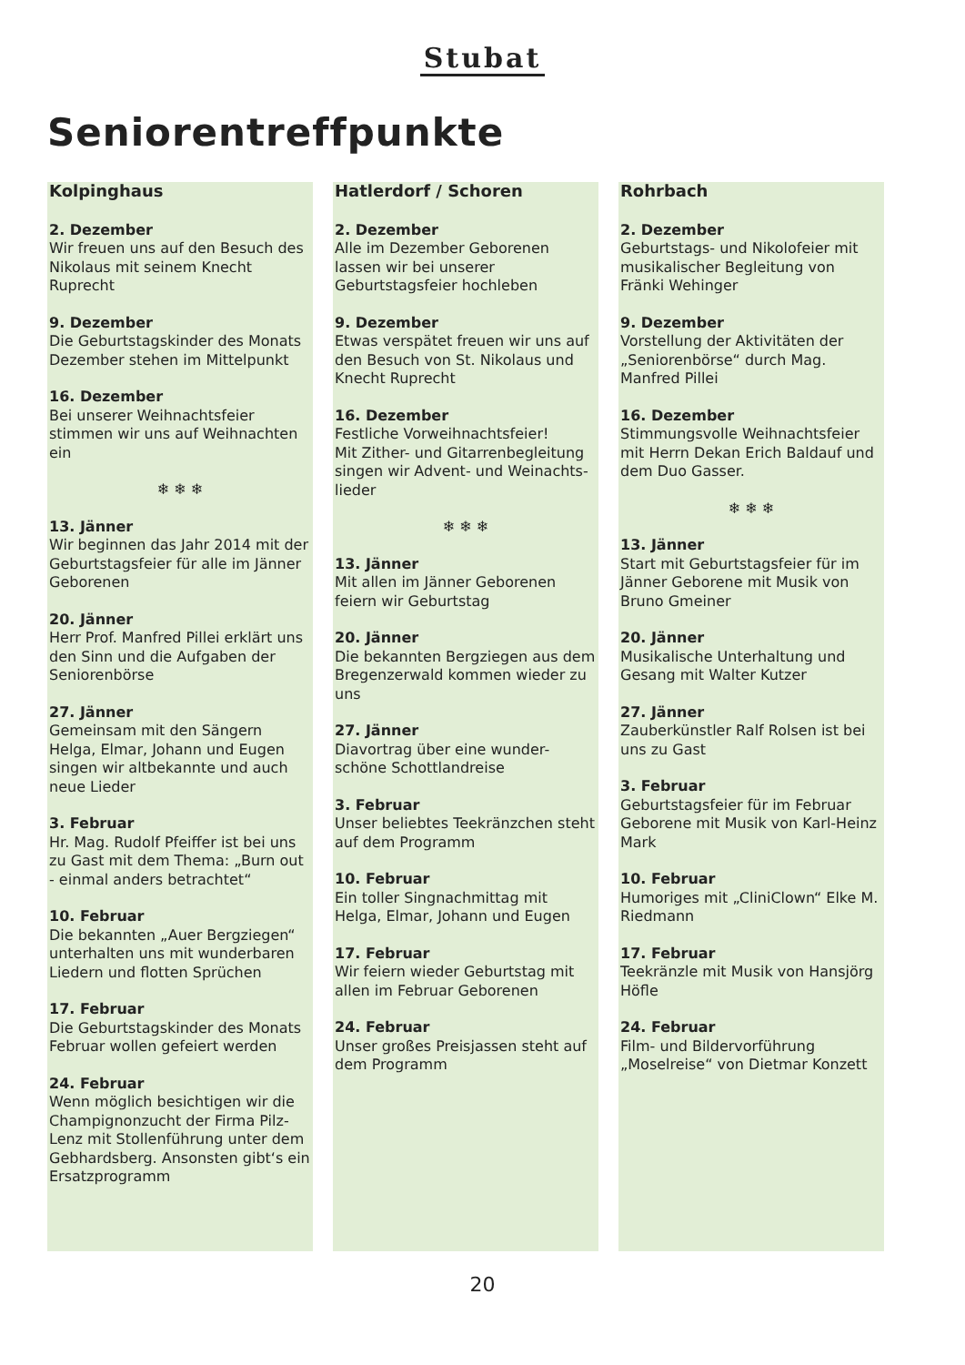Stubat
Seniorentreffpunkte
Kolpinghaus
2. Dezember
Wir freuen uns auf den Besuch des Nikolaus mit seinem Knecht Ruprecht
9. Dezember
Die Geburtstagskinder des Monats Dezember stehen im Mittelpunkt
16. Dezember
Bei unserer Weihnachtsfeier stimmen wir uns auf Weihnachten ein
❄ ❄ ❄
13. Jänner
Wir beginnen das Jahr 2014 mit der Geburtstagsfeier für alle im Jänner Geborenen
20. Jänner
Herr Prof. Manfred Pillei erklärt uns den Sinn und die Aufgaben der Seniorenbörse
27. Jänner
Gemeinsam mit den Sängern Helga, Elmar, Johann und Eugen singen wir altbekannte und auch neue Lieder
3. Februar
Hr. Mag. Rudolf Pfeiffer ist bei uns zu Gast mit dem Thema: „Burn out - einmal anders betrachtet“
10. Februar
Die bekannten „Auer Bergziegen“ unterhalten uns mit wunderbaren Liedern und flotten Sprüchen
17. Februar
Die Geburtstagskinder des Monats Februar wollen gefeiert werden
24. Februar
Wenn möglich besichtigen wir die Champignonzucht der Firma Pilz-Lenz mit Stollenführung unter dem Gebhardsberg. Ansonsten gibt‘s ein Ersatzprogramm
Hatlerdorf / Schoren
2. Dezember
Alle im Dezember Geborenen lassen wir bei unserer Geburtstagsfeier hochleben
9. Dezember
Etwas verspätet freuen wir uns auf den Besuch von St. Nikolaus und Knecht Ruprecht
16. Dezember
Festliche Vorweihnachtsfeier!
Mit Zither- und Gitarrenbegleitung singen wir Advent- und Weinachts-lieder
❄ ❄ ❄
13. Jänner
Mit allen im Jänner Geborenen feiern wir Geburtstag
20. Jänner
Die bekannten Bergziegen aus dem Bregenzerwald kommen wieder zu uns
27. Jänner
Diavortrag über eine wunder-schöne Schottlandreise
3. Februar
Unser beliebtes Teekränzchen steht auf dem Programm
10. Februar
Ein toller Singnachmittag mit Helga, Elmar, Johann und Eugen
17. Februar
Wir feiern wieder Geburtstag mit allen im Februar Geborenen
24. Februar
Unser großes Preisjassen steht auf dem Programm
Rohrbach
2. Dezember
Geburtstags- und Nikolofeier mit musikalischer Begleitung von Fränki Wehinger
9. Dezember
Vorstellung der Aktivitäten der „Seniorenbörse“ durch Mag. Manfred Pillei
16. Dezember
Stimmungsvolle Weihnachtsfeier mit Herrn Dekan Erich Baldauf und dem Duo Gasser.
❄ ❄ ❄
13. Jänner
Start mit Geburtstagsfeier für im Jänner Geborene mit Musik von Bruno Gmeiner
20. Jänner
Musikalische Unterhaltung und Gesang mit Walter Kutzer
27. Jänner
Zauberkünstler Ralf Rolsen ist bei uns zu Gast
3. Februar
Geburtstagsfeier für im Februar Geborene mit Musik von Karl-Heinz Mark
10. Februar
Humoriges mit „CliniClown“ Elke M. Riedmann
17. Februar
Teekränzle mit Musik von Hansjörg Höfle
24. Februar
Film- und Bildervorführung „Moselreise“ von Dietmar Konzett
20